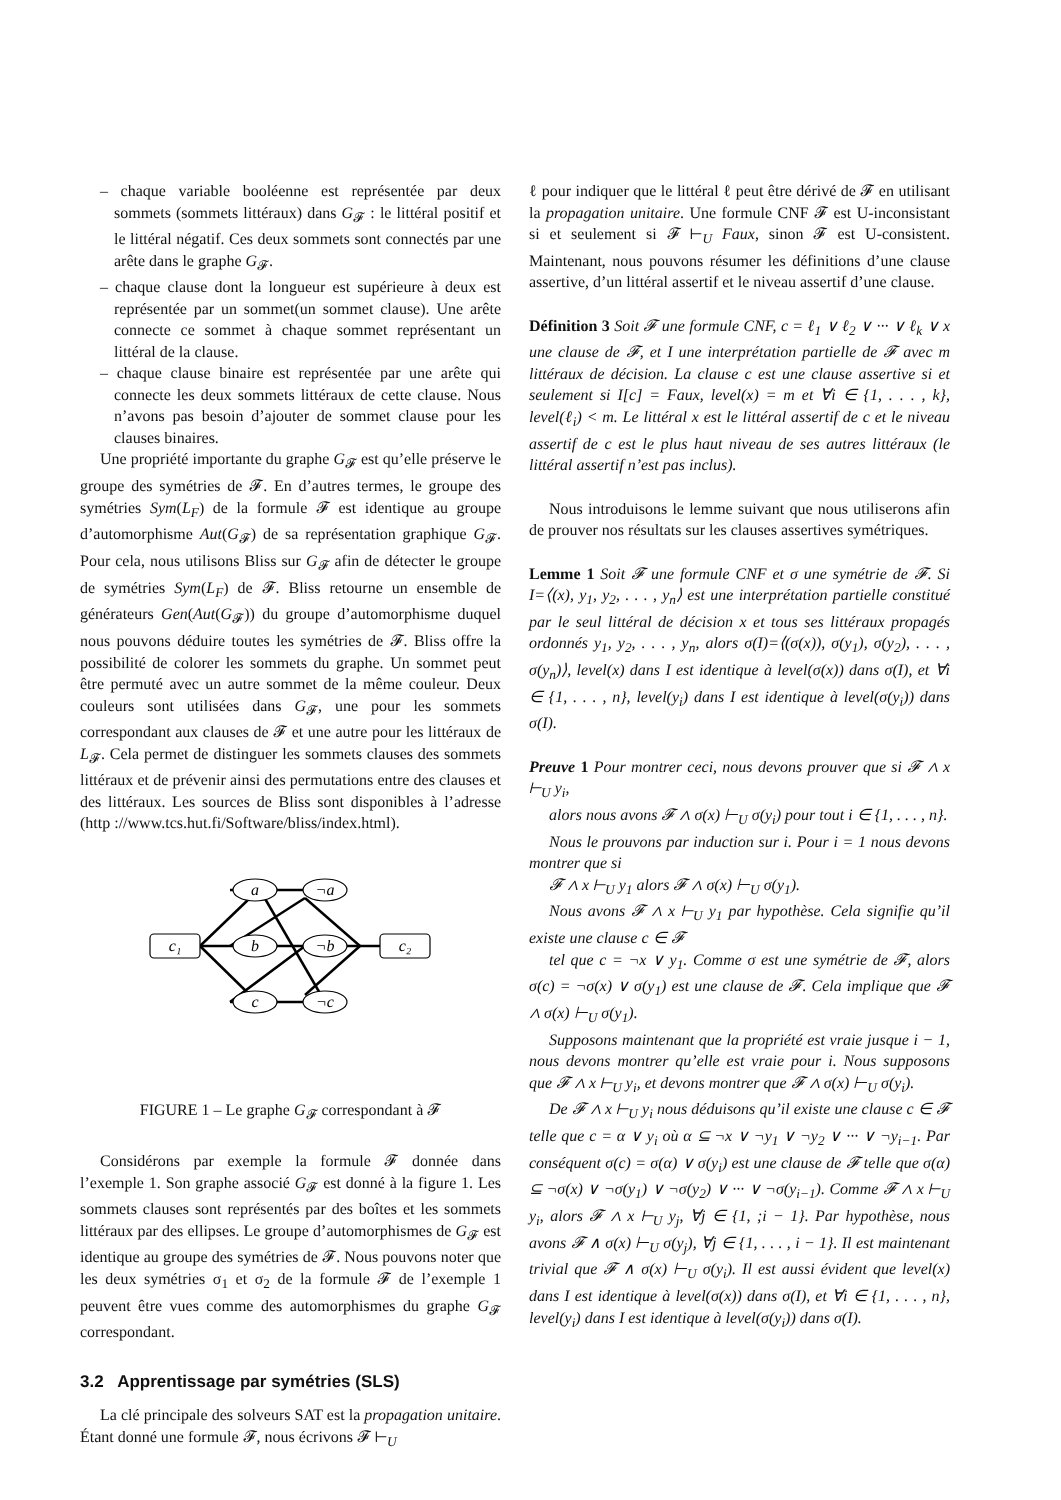– chaque variable booléenne est représentée par deux sommets (sommets littéraux) dans G<sub>𝓕</sub> : le littéral positif et le littéral négatif. Ces deux sommets sont connectés par une arête dans le graphe G<sub>𝓕</sub>.
– chaque clause dont la longueur est supérieure à deux est représentée par un sommet(un sommet clause). Une arête connecte ce sommet à chaque sommet représentant un littéral de la clause.
– chaque clause binaire est représentée par une arête qui connecte les deux sommets littéraux de cette clause. Nous n’avons pas besoin d’ajouter de sommet clause pour les clauses binaires.
Une propriété importante du graphe G<sub>𝓕</sub> est qu’elle préserve le groupe des symétries de 𝓕. En d’autres termes, le groupe des symétries Sym(L<sub>F</sub>) de la formule 𝓕 est identique au groupe d’automorphisme Aut(G<sub>𝓕</sub>) de sa représentation graphique G<sub>𝓕</sub>. Pour cela, nous utilisons Bliss sur G<sub>𝓕</sub> afin de détecter le groupe de symétries Sym(L<sub>F</sub>) de 𝓕. Bliss retourne un ensemble de générateurs Gen(Aut(G<sub>𝓕</sub>)) du groupe d’automorphisme duquel nous pouvons déduire toutes les symétries de 𝓕. Bliss offre la possibilité de colorer les sommets du graphe. Un sommet peut être permuté avec un autre sommet de la même couleur. Deux couleurs sont utilisées dans G<sub>𝓕</sub>, une pour les sommets correspondant aux clauses de 𝓕 et une autre pour les littéraux de L<sub>𝓕</sub>. Cela permet de distinguer les sommets clauses des sommets littéraux et de prévenir ainsi des permutations entre des clauses et des littéraux. Les sources de Bliss sont disponibles à l’adresse (http ://www.tcs.hut.fi/Software/bliss/index.html).
a
¬a
b
¬b
c
¬c
c₁
c₂
FIGURE 1 – Le graphe G<sub>𝓕</sub> correspondant à 𝓕
Considérons par exemple la formule 𝓕 donnée dans l’exemple 1. Son graphe associé G<sub>𝓕</sub> est donné à la figure 1. Les sommets clauses sont représentés par des boîtes et les sommets littéraux par des ellipses. Le groupe d’automorphismes de G<sub>𝓕</sub> est identique au groupe des symétries de 𝓕. Nous pouvons noter que les deux symétries σ<sub>1</sub> et σ<sub>2</sub> de la formule 𝓕 de l’exemple 1 peuvent être vues comme des automorphismes du graphe G<sub>𝓕</sub> correspondant.
3.2 Apprentissage par symétries (SLS)
La clé principale des solveurs SAT est la propagation unitaire. Étant donné une formule 𝓕, nous écrivons 𝓕 ⊢<sub>U</sub>
ℓ pour indiquer que le littéral ℓ peut être dérivé de 𝓕 en utilisant la propagation unitaire. Une formule CNF 𝓕 est U-inconsistant si et seulement si 𝓕 ⊢<sub>U</sub> Faux, sinon 𝓕 est U-consistent. Maintenant, nous pouvons résumer les définitions d’une clause assertive, d’un littéral assertif et le niveau assertif d’une clause.
Définition 3 Soit 𝓕 une formule CNF, c = ℓ<sub>1</sub> ∨ ℓ<sub>2</sub> ∨ ··· ∨ ℓ<sub>k</sub> ∨ x une clause de 𝓕, et I une interprétation partielle de 𝓕 avec m littéraux de décision. La clause c est une clause assertive si et seulement si I[c] = Faux, level(x) = m et ∀i ∈ {1, . . . , k}, level(ℓ<sub>i</sub>) < m. Le littéral x est le littéral assertif de c et le niveau assertif de c est le plus haut niveau de ses autres littéraux (le littéral assertif n’est pas inclus).
Nous introduisons le lemme suivant que nous utiliserons afin de prouver nos résultats sur les clauses assertives symétriques.
Lemme 1 Soit 𝓕 une formule CNF et σ une symétrie de 𝓕. Si I=⟨(x), y<sub>1</sub>, y<sub>2</sub>, . . . , y<sub>n</sub>⟩ est une interprétation partielle constitué par le seul littéral de décision x et tous ses littéraux propagés ordonnés y<sub>1</sub>, y<sub>2</sub>, . . . , y<sub>n</sub>, alors σ(I)=⟨(σ(x)), σ(y<sub>1</sub>), σ(y<sub>2</sub>), . . . , σ(y<sub>n</sub>)⟩, level(x) dans I est identique à level(σ(x)) dans σ(I), et ∀i ∈ {1, . . . , n}, level(y<sub>i</sub>) dans I est identique à level(σ(y<sub>i</sub>)) dans σ(I).
Preuve 1 Pour montrer ceci, nous devons prouver que si 𝓕 ∧ x ⊢<sub>U</sub> y<sub>i</sub>,
alors nous avons 𝓕 ∧ σ(x) ⊢<sub>U</sub> σ(y<sub>i</sub>) pour tout i ∈ {1, . . . , n}.
Nous le prouvons par induction sur i. Pour i = 1 nous devons montrer que si
𝓕 ∧ x ⊢<sub>U</sub> y<sub>1</sub> alors 𝓕 ∧ σ(x) ⊢<sub>U</sub> σ(y<sub>1</sub>).
Nous avons 𝓕 ∧ x ⊢<sub>U</sub> y<sub>1</sub> par hypothèse. Cela signifie qu’il existe une clause c ∈ 𝓕
tel que c = ¬x ∨ y<sub>1</sub>. Comme σ est une symétrie de 𝓕, alors σ(c) = ¬σ(x) ∨ σ(y<sub>1</sub>) est une clause de 𝓕. Cela implique que 𝓕 ∧ σ(x) ⊢<sub>U</sub> σ(y<sub>1</sub>).
Supposons maintenant que la propriété est vraie jusque i − 1, nous devons montrer qu’elle est vraie pour i. Nous supposons que 𝓕 ∧ x ⊢<sub>U</sub> y<sub>i</sub>, et devons montrer que 𝓕 ∧ σ(x) ⊢<sub>U</sub> σ(y<sub>i</sub>).
De 𝓕 ∧ x ⊢<sub>U</sub> y<sub>i</sub> nous déduisons qu’il existe une clause c ∈ 𝓕 telle que c = α ∨ y<sub>i</sub> où α ⊆ ¬x ∨ ¬y<sub>1</sub> ∨ ¬y<sub>2</sub> ∨ ··· ∨ ¬y<sub>i−1</sub>. Par conséquent σ(c) = σ(α) ∨ σ(y<sub>i</sub>) est une clause de 𝓕 telle que σ(α) ⊆ ¬σ(x) ∨ ¬σ(y<sub>1</sub>) ∨ ¬σ(y<sub>2</sub>) ∨ ··· ∨ ¬σ(y<sub>i−1</sub>). Comme 𝓕 ∧ x ⊢<sub>U</sub> y<sub>i</sub>, alors 𝓕 ∧ x ⊢<sub>U</sub> y<sub>j</sub>, ∀j ∈ {1, ;i − 1}. Par hypothèse, nous avons 𝓕 ∧ σ(x) ⊢<sub>U</sub> σ(y<sub>j</sub>), ∀j ∈ {1, . . . , i − 1}. Il est maintenant trivial que 𝓕 ∧ σ(x) ⊢<sub>U</sub> σ(y<sub>i</sub>). Il est aussi évident que level(x) dans I est identique à level(σ(x)) dans σ(I), et ∀i ∈ {1, . . . , n}, level(y<sub>i</sub>) dans I est identique à level(σ(y<sub>i</sub>)) dans σ(I).